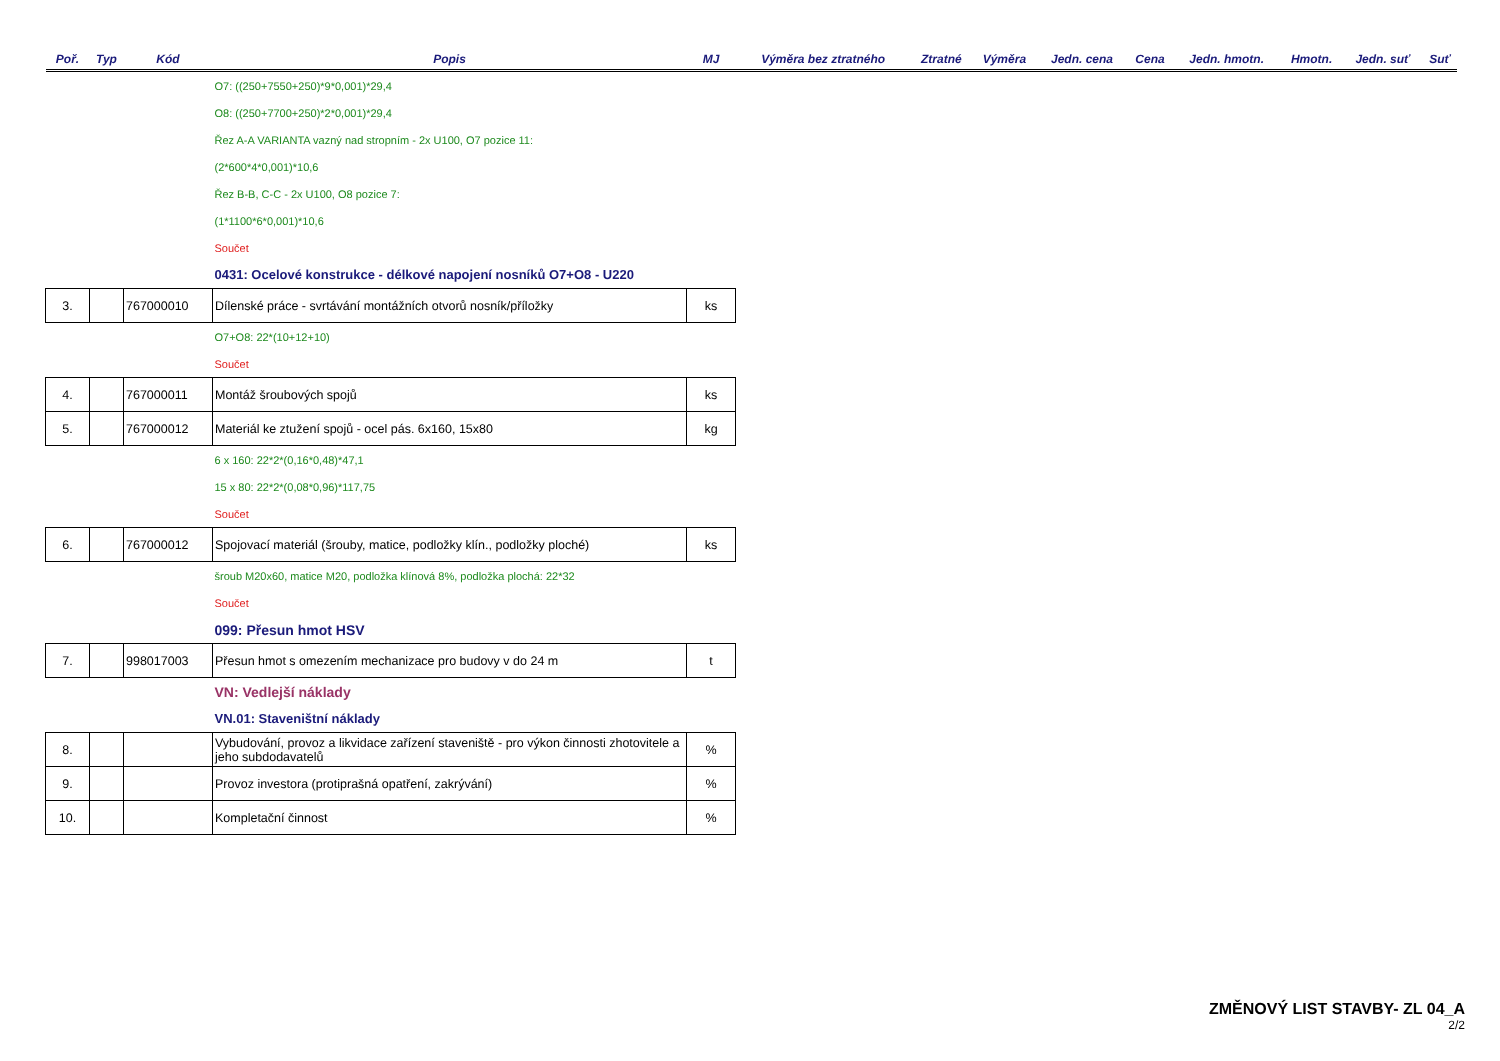| Poř. | Typ | Kód | Popis | MJ | Výměra bez ztratného | Ztratné | Výměra | Jedn. cena | Cena | Jedn. hmotn. | Hmotn. | Jedn. suť | Suť |
| --- | --- | --- | --- | --- | --- | --- | --- | --- | --- | --- | --- | --- | --- |
| | | | O7: ((250+7550+250)*9*0,001)*29,4 | | | | | | | | | | |
| | | | O8: ((250+7700+250)*2*0,001)*29,4 | | | | | | | | | | |
| | | | Řez A-A VARIANTA vazný nad stropním - 2x U100, O7 pozice 11: | | | | | | | | | | |
| | | | (2*600*4*0,001)*10,6 | | | | | | | | | | |
| | | | Řez B-B, C-C - 2x U100, O8 pozice 7: | | | | | | | | | | |
| | | | (1*1100*6*0,001)*10,6 | | | | | | | | | | |
| | | | Součet | | | | | | | | | | |
| | | | 0431: Ocelové konstrukce - délkové napojení nosníků O7+O8 - U220 | | | | | | | | | | |
| 3. | | 767000010 | Dílenské práce - svrtávání montážních otvorů nosník/příložky | ks | | | | | | | | | |
| | | | O7+O8: 22*(10+12+10) | | | | | | | | | | |
| | | | Součet | | | | | | | | | | |
| 4. | | 767000011 | Montáž šroubových spojů | ks | | | | | | | | | |
| 5. | | 767000012 | Materiál ke ztužení spojů - ocel pás. 6x160, 15x80 | kg | | | | | | | | | |
| | | | 6 x 160: 22*2*(0,16*0,48)*47,1 | | | | | | | | | | |
| | | | 15 x 80: 22*2*(0,08*0,96)*117,75 | | | | | | | | | | |
| | | | Součet | | | | | | | | | | |
| 6. | | 767000012 | Spojovací materiál (šrouby, matice, podložky klín., podložky ploché) | ks | | | | | | | | | |
| | | | šroub M20x60, matice M20, podložka klínová 8%, podložka plochá: 22*32 | | | | | | | | | | |
| | | | Součet | | | | | | | | | | |
| | | | 099: Přesun hmot HSV | | | | | | | | | | |
| 7. | | 998017003 | Přesun hmot s omezením mechanizace pro budovy v do 24 m | t | | | | | | | | | |
| | | | VN: Vedlejší náklady | | | | | | | | | | |
| | | | VN.01: Staveništní náklady | | | | | | | | | | |
| 8. | | | Vybudování, provoz a likvidace zařízení staveniště - pro výkon činnosti zhotovitele a jeho subdodavatelů | % | | | | | | | | | |
| 9. | | | Provoz investora (protiprašná opatření, zakrývání) | % | | | | | | | | | |
| 10. | | | Kompletační činnost | % | | | | | | | | | |
ZMĚNOVÝ LIST STAVBY- ZL 04_A
2/2